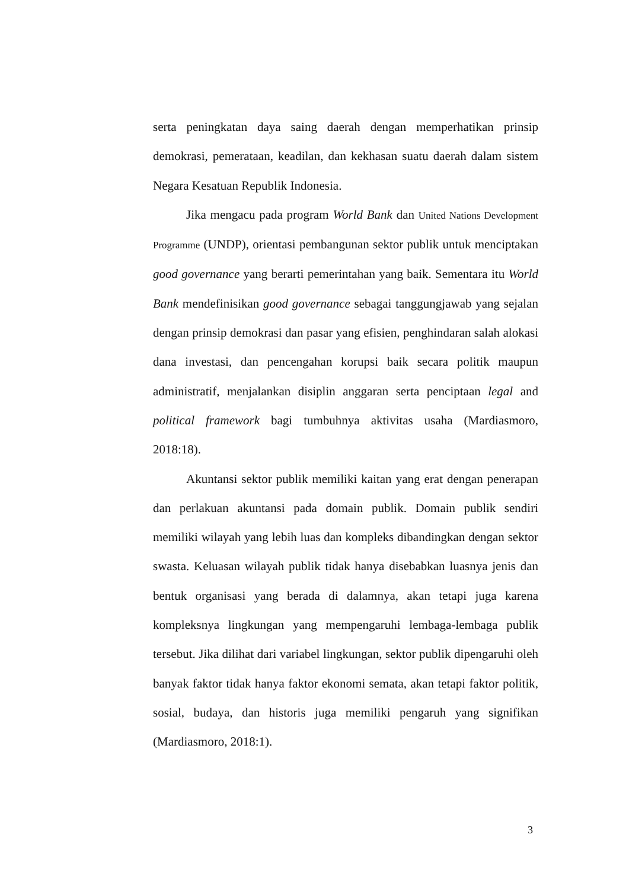serta peningkatan daya saing daerah dengan memperhatikan prinsip demokrasi, pemerataan, keadilan, dan kekhasan suatu daerah dalam sistem Negara Kesatuan Republik Indonesia.
Jika mengacu pada program World Bank dan United Nations Development Programme (UNDP), orientasi pembangunan sektor publik untuk menciptakan good governance yang berarti pemerintahan yang baik. Sementara itu World Bank mendefinisikan good governance sebagai tanggungjawab yang sejalan dengan prinsip demokrasi dan pasar yang efisien, penghindaran salah alokasi dana investasi, dan pencengahan korupsi baik secara politik maupun administratif, menjalankan disiplin anggaran serta penciptaan legal and political framework bagi tumbuhnya aktivitas usaha (Mardiasmoro, 2018:18).
Akuntansi sektor publik memiliki kaitan yang erat dengan penerapan dan perlakuan akuntansi pada domain publik. Domain publik sendiri memiliki wilayah yang lebih luas dan kompleks dibandingkan dengan sektor swasta. Keluasan wilayah publik tidak hanya disebabkan luasnya jenis dan bentuk organisasi yang berada di dalamnya, akan tetapi juga karena kompleksnya lingkungan yang mempengaruhi lembaga-lembaga publik tersebut. Jika dilihat dari variabel lingkungan, sektor publik dipengaruhi oleh banyak faktor tidak hanya faktor ekonomi semata, akan tetapi faktor politik, sosial, budaya, dan historis juga memiliki pengaruh yang signifikan (Mardiasmoro, 2018:1).
3